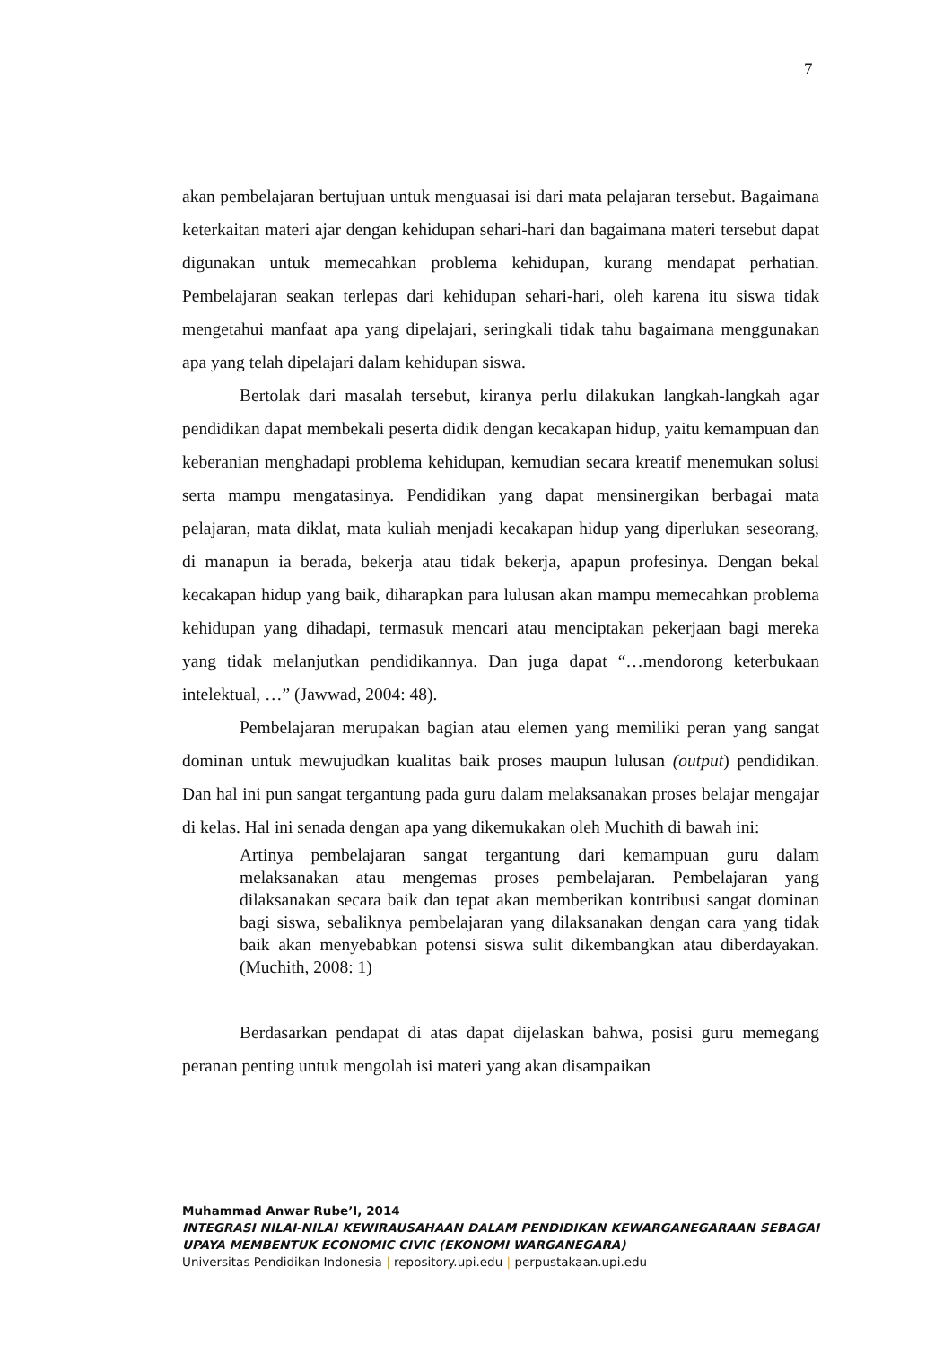7
akan pembelajaran bertujuan untuk menguasai isi dari mata pelajaran tersebut. Bagaimana keterkaitan materi ajar dengan kehidupan sehari-hari dan bagaimana materi tersebut dapat digunakan untuk memecahkan problema kehidupan, kurang mendapat perhatian. Pembelajaran seakan terlepas dari kehidupan sehari-hari, oleh karena itu siswa tidak mengetahui manfaat apa yang dipelajari, seringkali tidak tahu bagaimana menggunakan apa yang telah dipelajari dalam kehidupan siswa.
Bertolak dari masalah tersebut, kiranya perlu dilakukan langkah-langkah agar pendidikan dapat membekali peserta didik dengan kecakapan hidup, yaitu kemampuan dan keberanian menghadapi problema kehidupan, kemudian secara kreatif menemukan solusi serta mampu mengatasinya. Pendidikan yang dapat mensinergikan berbagai mata pelajaran, mata diklat, mata kuliah menjadi kecakapan hidup yang diperlukan seseorang, di manapun ia berada, bekerja atau tidak bekerja, apapun profesinya. Dengan bekal kecakapan hidup yang baik, diharapkan para lulusan akan mampu memecahkan problema kehidupan yang dihadapi, termasuk mencari atau menciptakan pekerjaan bagi mereka yang tidak melanjutkan pendidikannya. Dan juga dapat “…mendorong keterbukaan intelektual, …” (Jawwad, 2004: 48).
Pembelajaran merupakan bagian atau elemen yang memiliki peran yang sangat dominan untuk mewujudkan kualitas baik proses maupun lulusan (output) pendidikan. Dan hal ini pun sangat tergantung pada guru dalam melaksanakan proses belajar mengajar di kelas. Hal ini senada dengan apa yang dikemukakan oleh Muchith di bawah ini:
Artinya pembelajaran sangat tergantung dari kemampuan guru dalam melaksanakan atau mengemas proses pembelajaran. Pembelajaran yang dilaksanakan secara baik dan tepat akan memberikan kontribusi sangat dominan bagi siswa, sebaliknya pembelajaran yang dilaksanakan dengan cara yang tidak baik akan menyebabkan potensi siswa sulit dikembangkan atau diberdayakan. (Muchith, 2008: 1)
Berdasarkan pendapat di atas dapat dijelaskan bahwa, posisi guru memegang peranan penting untuk mengolah isi materi yang akan disampaikan
Muhammad Anwar Rube’I, 2014
INTEGRASI NILAI-NILAI KEWIRAUSAHAAN DALAM PENDIDIKAN KEWARGANEGARAAN SEBAGAI UPAYA MEMBENTUK ECONOMIC CIVIC (EKONOMI WARGANEGARA)
Universitas Pendidikan Indonesia | repository.upi.edu | perpustakaan.upi.edu